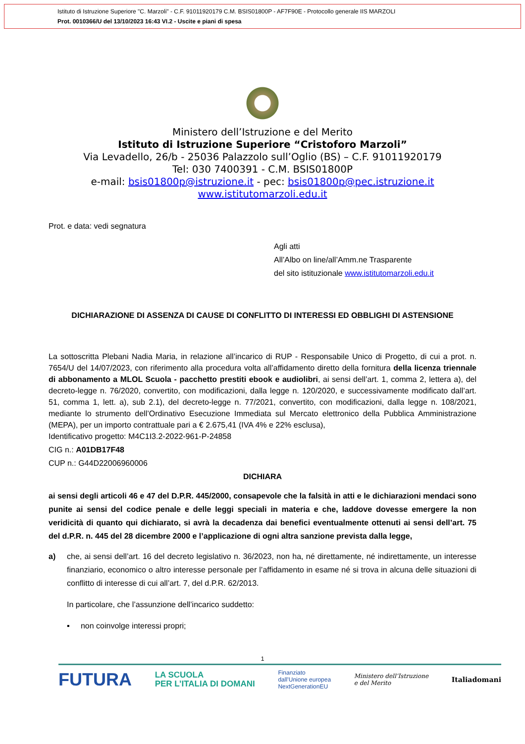Istituto di Istruzione Superiore "C. Marzoli" - C.F. 91011920179 C.M. BSIS01800P - AF7F90E - Protocollo generale IIS MARZOLI
Prot. 0010366/U del 13/10/2023 16:43 VI.2 - Uscite e piani di spesa
Ministero dell’Istruzione e del Merito
Istituto di Istruzione Superiore “Cristoforo Marzoli”
Via Levadello, 26/b - 25036 Palazzolo sull’Oglio (BS) – C.F. 91011920179
Tel: 030 7400391 - C.M. BSIS01800P
e-mail: bsis01800p@istruzione.it - pec: bsis01800p@pec.istruzione.it
www.istitutomarzoli.edu.it
Prot. e data: vedi segnatura
Agli atti
All’Albo on line/all’Amm.ne Trasparente
del sito istituzionale www.istitutomarzoli.edu.it
DICHIARAZIONE DI ASSENZA DI CAUSE DI CONFLITTO DI INTERESSI ED OBBLIGHI DI ASTENSIONE
La sottoscritta Plebani Nadia Maria, in relazione all’incarico di RUP - Responsabile Unico di Progetto, di cui a prot. n. 7654/U del 14/07/2023, con riferimento alla procedura volta all’affidamento diretto della fornitura della licenza triennale di abbonamento a MLOL Scuola - pacchetto prestiti ebook e audiolibri, ai sensi dell’art. 1, comma 2, lettera a), del decreto-legge n. 76/2020, convertito, con modificazioni, dalla legge n. 120/2020, e successivamente modificato dall’art. 51, comma 1, lett. a), sub 2.1), del decreto-legge n. 77/2021, convertito, con modificazioni, dalla legge n. 108/2021, mediante lo strumento dell’Ordinativo Esecuzione Immediata sul Mercato elettronico della Pubblica Amministrazione (MEPA), per un importo contrattuale pari a € 2.675,41 (IVA 4% e 22% esclusa),
Identificativo progetto: M4C1I3.2-2022-961-P-24858
CIG n.: A01DB17F48
CUP n.: G44D22006960006
DICHIARA
ai sensi degli articoli 46 e 47 del D.P.R. 445/2000, consapevole che la falsità in atti e le dichiarazioni mendaci sono punite ai sensi del codice penale e delle leggi speciali in materia e che, laddove dovesse emergere la non veridicità di quanto qui dichiarato, si avrà la decadenza dai benefici eventualmente ottenuti ai sensi dell’art. 75 del d.P.R. n. 445 del 28 dicembre 2000 e l’applicazione di ogni altra sanzione prevista dalla legge,
a) che, ai sensi dell’art. 16 del decreto legislativo n. 36/2023, non ha, né direttamente, né indirettamente, un interesse finanziario, economico o altro interesse personale per l’affidamento in esame né si trova in alcuna delle situazioni di conflitto di interesse di cui all’art. 7, del d.P.R. 62/2013.
In particolare, che l’assunzione dell’incarico suddetto:
▪ non coinvolge interessi propri;
1
FUTURA LA SCUOLA
PER L’ITALIA DI DOMANI Finanziato
dall’Unione europea
NextGenerationEU Ministero dell’Istruzione
e del Merito Italiadomani